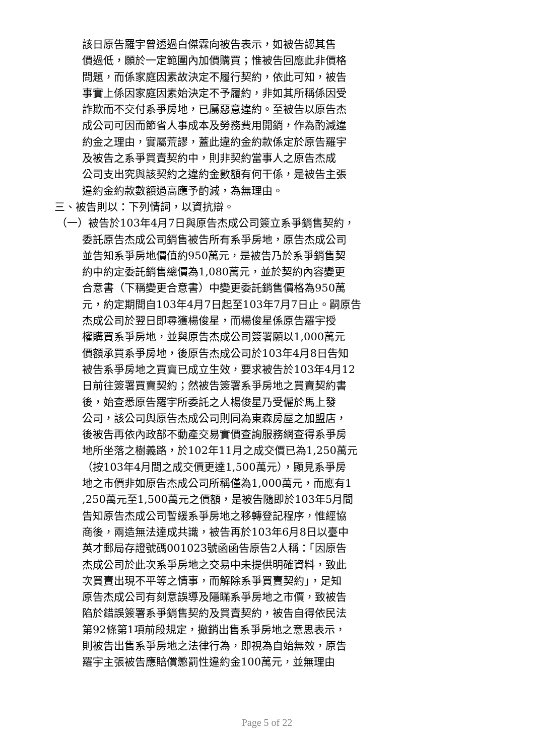該日原告羅宇曾透過白傑霖向被告表示，如被告認其售
價過低，願於一定範圍內加價購買；惟被告回應此非價格
問題，而係家庭因素故決定不履行契約，依此可知，被告
事實上係因家庭因素始決定不予履約，非如其所稱係因受
詐欺而不交付系爭房地，已屬惡意違約。至被告以原告杰
成公司可因而節省人事成本及勞務費用開銷，作為酌減違
約金之理由，實屬荒謬，蓋此違約金約款係定於原告羅宇
及被告之系爭買賣契約中，則非契約當事人之原告杰成
公司支出究與該契約之違約金數額有何干係，是被告主張
違約金約款數額過高應予酌減，為無理由。
三、被告則以：下列情詞，以資抗辯。
（一）被告於103年4月7日與原告杰成公司簽立系爭銷售契約，
委託原告杰成公司銷售被告所有系爭房地，原告杰成公司
並告知系爭房地價值約950萬元，是被告乃於系爭銷售契
約中約定委託銷售總價為1,080萬元，並於契約內容變更
合意書（下稱變更合意書）中變更委託銷售價格為950萬
元，約定期間自103年4月7日起至103年7月7日止。嗣原告
杰成公司於翌日即尋獲楊俊星，而楊俊星係原告羅宇授
權購買系爭房地，並與原告杰成公司簽署願以1,000萬元
價額承買系爭房地，後原告杰成公司於103年4月8日告知
被告系爭房地之買賣已成立生效，要求被告於103年4月12
日前往簽署買賣契約；然被告簽署系爭房地之買賣契約書
後，始查悉原告羅宇所委託之人楊俊星乃受僱於馬上發
公司，該公司與原告杰成公司則同為東森房屋之加盟店，
後被告再依內政部不動產交易實價查詢服務網查得系爭房
地所坐落之樹義路，於102年11月之成交價已為1,250萬元
（按103年4月間之成交價更達1,500萬元），顯見系爭房
地之市價非如原告杰成公司所稱僅為1,000萬元，而應有1
,250萬元至1,500萬元之價額，是被告隨即於103年5月間
告知原告杰成公司暫緩系爭房地之移轉登記程序，惟經協
商後，兩造無法達成共識，被告再於103年6月8日以臺中
英才郵局存證號碼001023號函函告原告2人稱：「因原告
杰成公司於此次系爭房地之交易中未提供明確資料，致此
次買賣出現不平等之情事，而解除系爭買賣契約」，足知
原告杰成公司有刻意誤導及隱瞞系爭房地之市價，致被告
陷於錯誤簽署系爭銷售契約及買賣契約，被告自得依民法
第92條第1項前段規定，撤銷出售系爭房地之意思表示，
則被告出售系爭房地之法律行為，即視為自始無效，原告
羅宇主張被告應賠償懲罰性違約金100萬元，並無理由
Page 5 of 22